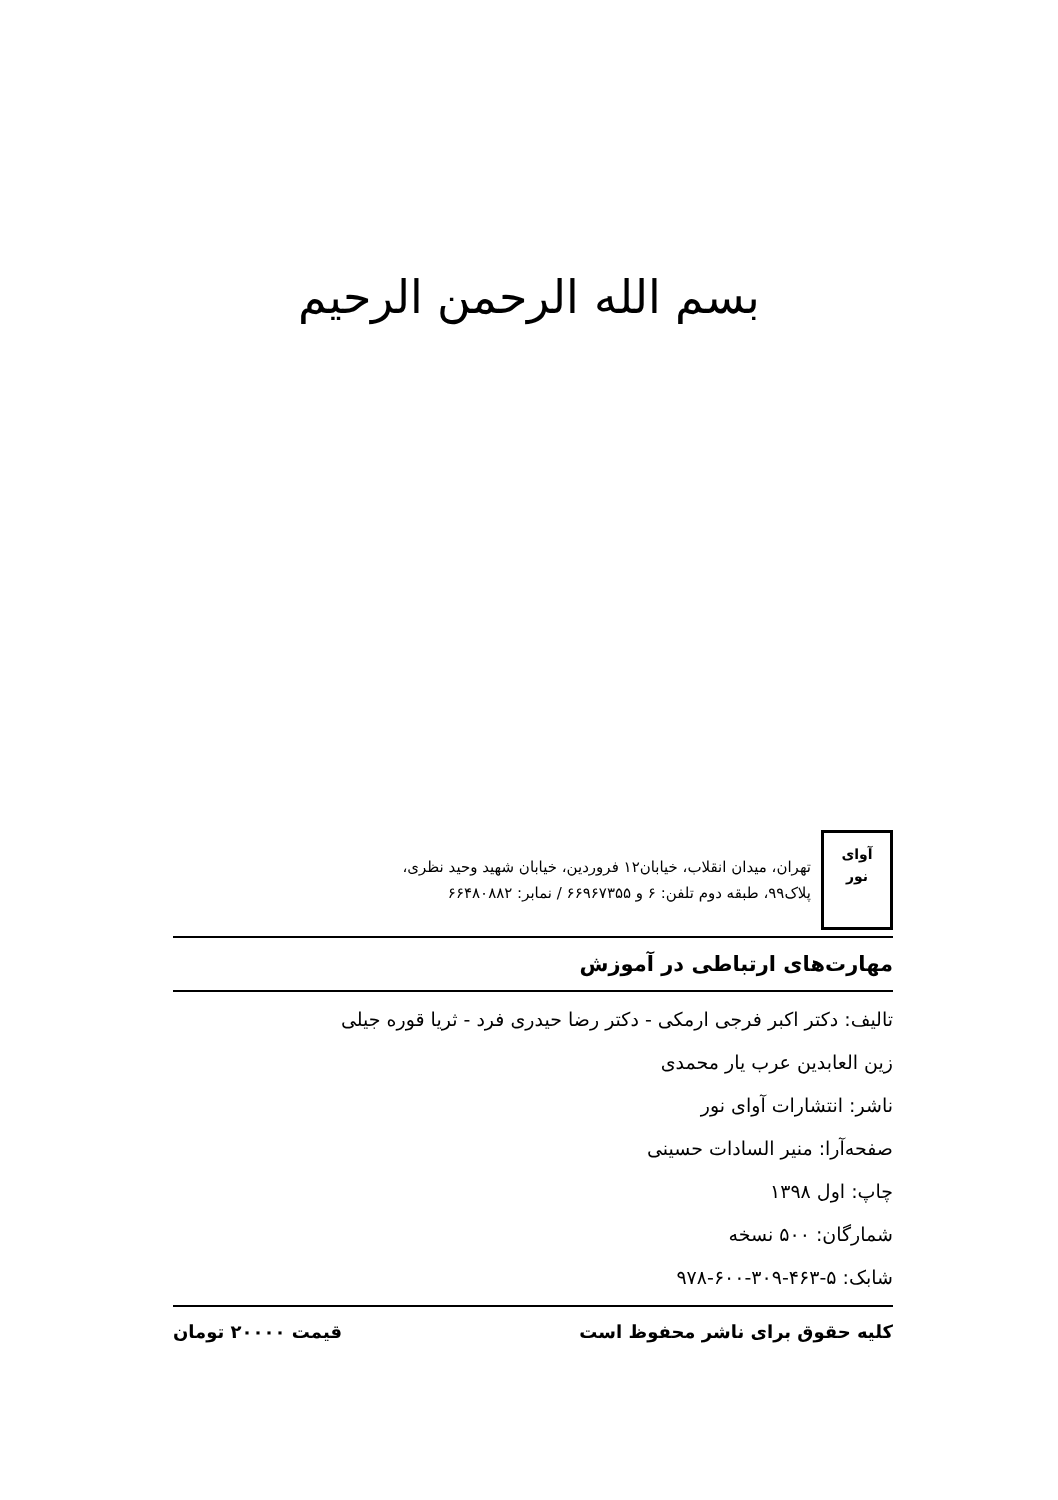بسم الله الرحمن الرحیم
آوای
نور
تهران، میدان انقلاب، خیابان۱۲ فروردین، خیابان شهید وحید نظری،
پلاک۹۹، طبقه دوم تلفن: ۶ و ۶۶۹۶۷۳۵۵ / نمابر: ۶۶۴۸۰۸۸۲
مهارت‌های ارتباطی در آموزش
تالیف: دکتر اکبر فرجی ارمکی - دکتر رضا حیدری فرد - ثریا قوره جیلی
زین العابدین عرب یار محمدی
ناشر: انتشارات آوای نور
صفحه‌آرا: منیر السادات حسینی
چاپ: اول ۱۳۹۸
شمارگان: ۵۰۰ نسخه
شابک: ۵-۴۶۳-۳۰۹-۶۰۰-۹۷۸
کلیه حقوق برای ناشر محفوظ است قیمت ۲۰۰۰۰ تومان